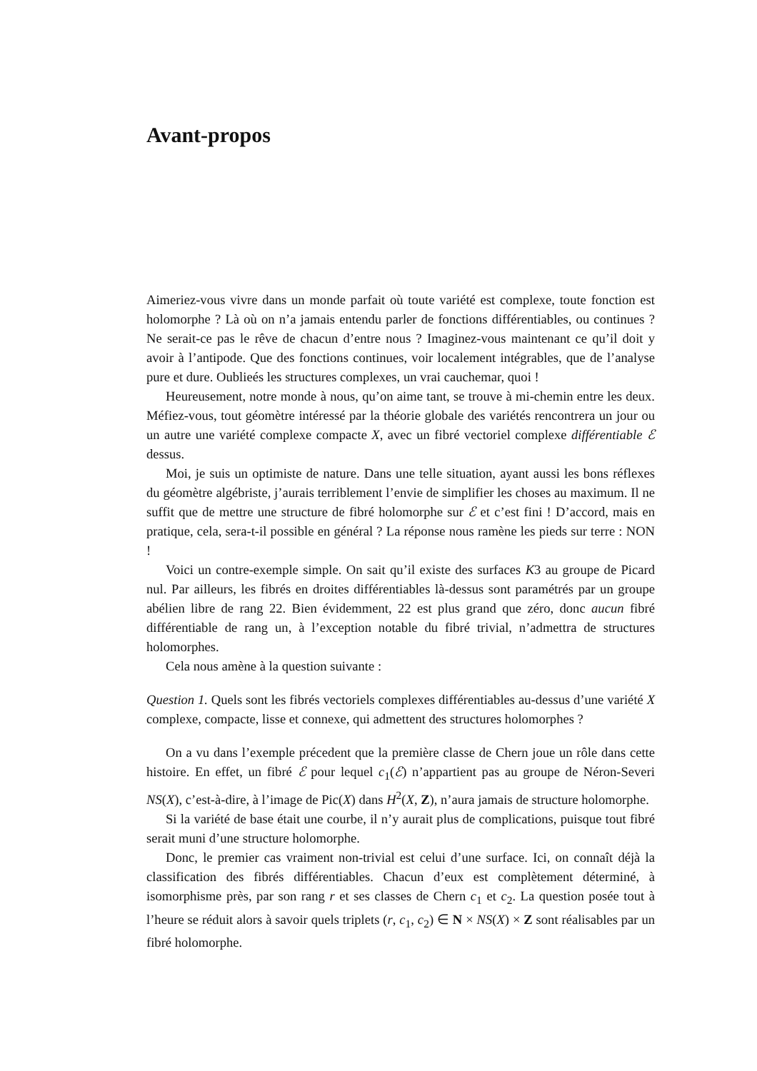Avant-propos
Aimeriez-vous vivre dans un monde parfait où toute variété est complexe, toute fonction est holomorphe ? Là où on n’a jamais entendu parler de fonctions différentiables, ou continues ? Ne serait-ce pas le rêve de chacun d’entre nous ? Imaginez-vous maintenant ce qu’il doit y avoir à l’antipode. Que des fonctions continues, voir localement intégrables, que de l’analyse pure et dure. Oublieés les structures complexes, un vrai cauchemar, quoi !
Heureusement, notre monde à nous, qu’on aime tant, se trouve à mi-chemin entre les deux. Méfiez-vous, tout géomètre intéressé par la théorie globale des variétés rencontrera un jour ou un autre une variété complexe compacte X, avec un fibré vectoriel complexe différentiable ℰ dessus.
Moi, je suis un optimiste de nature. Dans une telle situation, ayant aussi les bons réflexes du géomètre algébriste, j’aurais terriblement l’envie de simplifier les choses au maximum. Il ne suffit que de mettre une structure de fibré holomorphe sur ℰ et c’est fini ! D’accord, mais en pratique, cela, sera-t-il possible en général ? La réponse nous ramène les pieds sur terre : NON !
Voici un contre-exemple simple. On sait qu’il existe des surfaces K3 au groupe de Picard nul. Par ailleurs, les fibrés en droites différentiables là-dessus sont paramétrés par un groupe abélien libre de rang 22. Bien évidemment, 22 est plus grand que zéro, donc aucun fibré différentiable de rang un, à l’exception notable du fibré trivial, n’admettra de structures holomorphes.
Cela nous amène à la question suivante :
Question 1. Quels sont les fibrés vectoriels complexes différentiables au-dessus d’une variété X complexe, compacte, lisse et connexe, qui admettent des structures holomorphes ?
On a vu dans l’exemple précedent que la première classe de Chern joue un rôle dans cette histoire. En effet, un fibré ℰ pour lequel c<sub>1</sub>(ℰ) n’appartient pas au groupe de Néron-Severi NS(X), c’est-à-dire, à l’image de Pic(X) dans H<sup>2</sup>(X, Z), n’aura jamais de structure holomorphe.
Si la variété de base était une courbe, il n’y aurait plus de complications, puisque tout fibré serait muni d’une structure holomorphe.
Donc, le premier cas vraiment non-trivial est celui d’une surface. Ici, on connaît déjà la classification des fibrés différentiables. Chacun d’eux est complètement déterminé, à isomorphisme près, par son rang r et ses classes de Chern c<sub>1</sub> et c<sub>2</sub>. La question posée tout à l’heure se réduit alors à savoir quels triplets (r, c<sub>1</sub>, c<sub>2</sub>) ∈ N × NS(X) × Z sont réalisables par un fibré holomorphe.